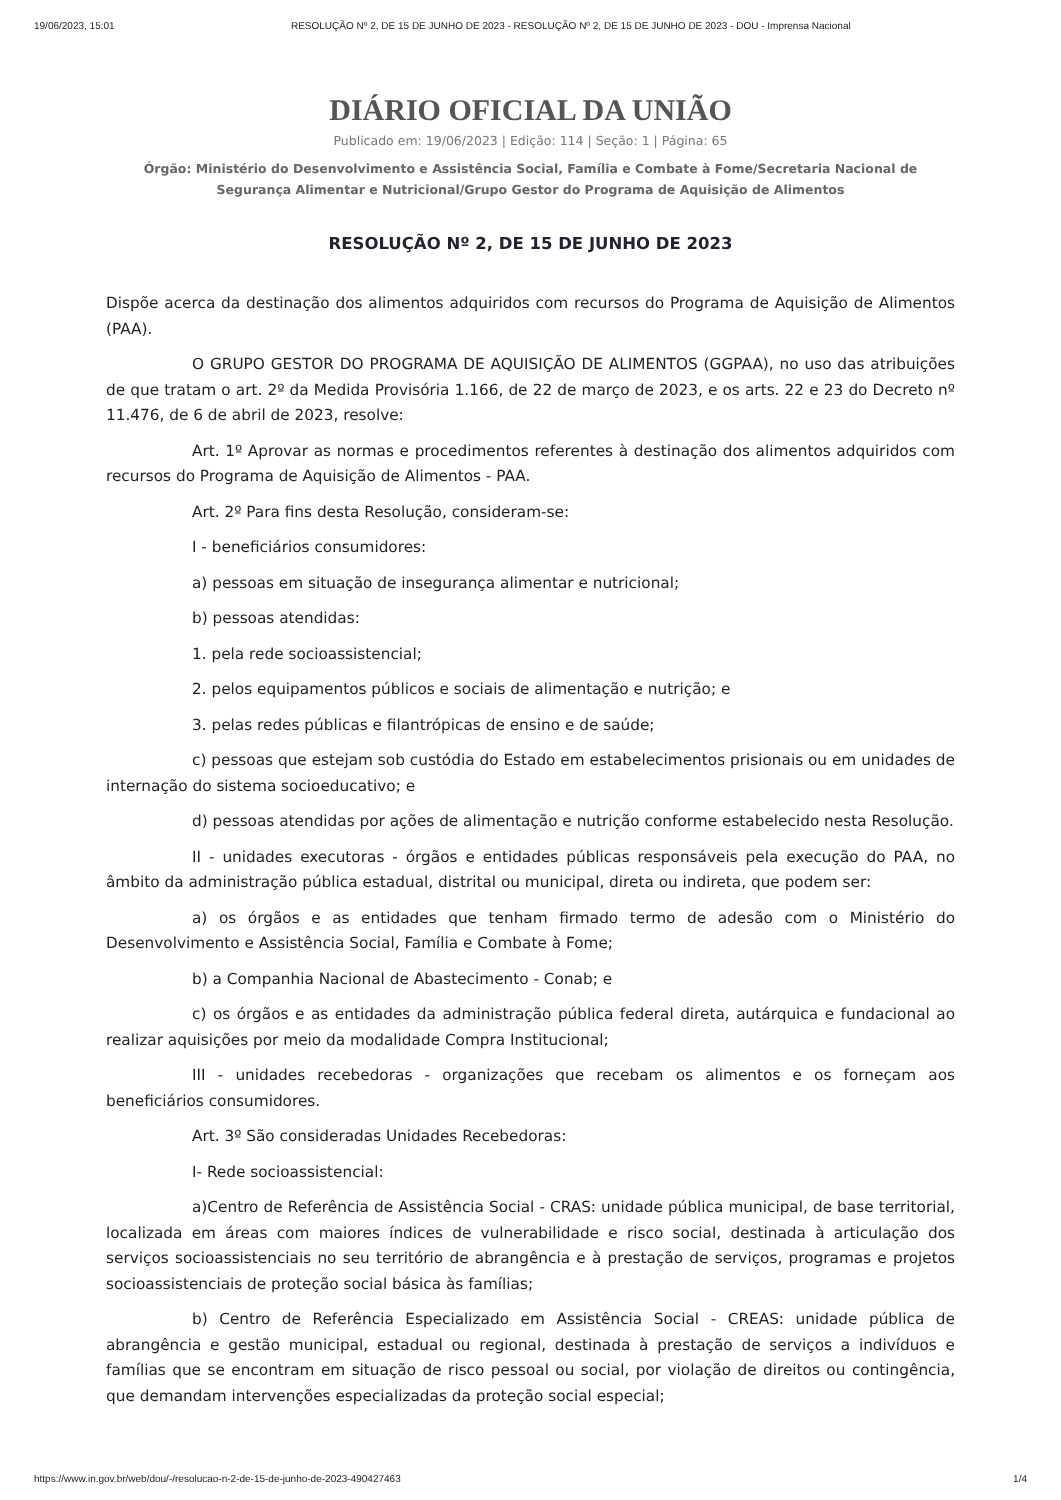19/06/2023, 15:01 RESOLUÇÃO Nº 2, DE 15 DE JUNHO DE 2023 - RESOLUÇÃO Nº 2, DE 15 DE JUNHO DE 2023 - DOU - Imprensa Nacional
DIÁRIO OFICIAL DA UNIÃO
Publicado em: 19/06/2023 | Edição: 114 | Seção: 1 | Página: 65
Órgão: Ministério do Desenvolvimento e Assistência Social, Família e Combate à Fome/Secretaria Nacional de Segurança Alimentar e Nutricional/Grupo Gestor do Programa de Aquisição de Alimentos
RESOLUÇÃO Nº 2, DE 15 DE JUNHO DE 2023
Dispõe acerca da destinação dos alimentos adquiridos com recursos do Programa de Aquisição de Alimentos (PAA).
O GRUPO GESTOR DO PROGRAMA DE AQUISIÇÃO DE ALIMENTOS (GGPAA), no uso das atribuições de que tratam o art. 2º da Medida Provisória 1.166, de 22 de março de 2023, e os arts. 22 e 23 do Decreto nº 11.476, de 6 de abril de 2023, resolve:
Art. 1º Aprovar as normas e procedimentos referentes à destinação dos alimentos adquiridos com recursos do Programa de Aquisição de Alimentos - PAA.
Art. 2º Para fins desta Resolução, consideram-se:
I - beneficiários consumidores:
a) pessoas em situação de insegurança alimentar e nutricional;
b) pessoas atendidas:
1. pela rede socioassistencial;
2. pelos equipamentos públicos e sociais de alimentação e nutrição; e
3. pelas redes públicas e filantrópicas de ensino e de saúde;
c) pessoas que estejam sob custódia do Estado em estabelecimentos prisionais ou em unidades de internação do sistema socioeducativo; e
d) pessoas atendidas por ações de alimentação e nutrição conforme estabelecido nesta Resolução.
II - unidades executoras - órgãos e entidades públicas responsáveis pela execução do PAA, no âmbito da administração pública estadual, distrital ou municipal, direta ou indireta, que podem ser:
a) os órgãos e as entidades que tenham firmado termo de adesão com o Ministério do Desenvolvimento e Assistência Social, Família e Combate à Fome;
b) a Companhia Nacional de Abastecimento - Conab; e
c) os órgãos e as entidades da administração pública federal direta, autárquica e fundacional ao realizar aquisições por meio da modalidade Compra Institucional;
III - unidades recebedoras - organizações que recebam os alimentos e os forneçam aos beneficiários consumidores.
Art. 3º São consideradas Unidades Recebedoras:
I- Rede socioassistencial:
a)Centro de Referência de Assistência Social - CRAS: unidade pública municipal, de base territorial, localizada em áreas com maiores índices de vulnerabilidade e risco social, destinada à articulação dos serviços socioassistenciais no seu território de abrangência e à prestação de serviços, programas e projetos socioassistenciais de proteção social básica às famílias;
b) Centro de Referência Especializado em Assistência Social - CREAS: unidade pública de abrangência e gestão municipal, estadual ou regional, destinada à prestação de serviços a indivíduos e famílias que se encontram em situação de risco pessoal ou social, por violação de direitos ou contingência, que demandam intervenções especializadas da proteção social especial;
https://www.in.gov.br/web/dou/-/resolucao-n-2-de-15-de-junho-de-2023-490427463 1/4